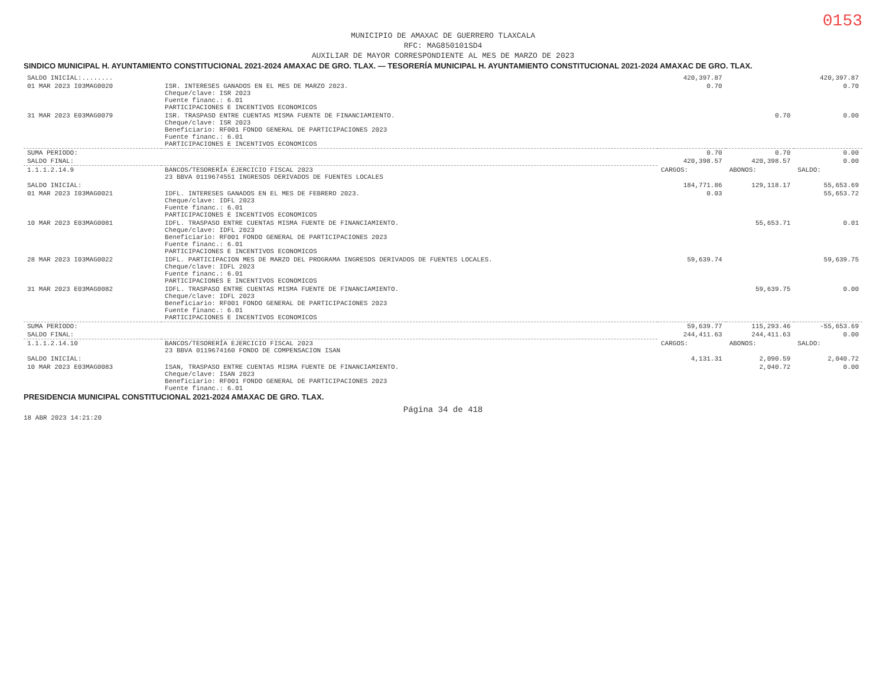0153
MUNICIPIO DE AMAXAC DE GUERRERO TLAXCALA
RFC: MAG850101SD4
AUXILIAR DE MAYOR CORRESPONDIENTE AL MES DE MARZO DE 2023
SINDICO MUNICIPAL H. AYUNTAMIENTO CONSTITUCIONAL 2021-2024 AMAXAC DE GRO. TLAX. — TESORERÍA MUNICIPAL H. AYUNTAMIENTO CONSTITUCIONAL 2021-2024 AMAXAC DE GRO. TLAX.
| SALDO INICIAL:........ | | 420,397.87 | | 420,397.87 |
| 01 MAR 2023 I03MAG0020 | ISR. INTERESES GANADOS EN EL MES DE MARZO 2023. Cheque/clave: ISR 2023 Fuente financ.: 6.01 PARTICIPACIONES E INCENTIVOS ECONOMICOS | 0.70 | | 0.70 |
| 31 MAR 2023 E03MAG0079 | ISR. TRASPASO ENTRE CUENTAS MISMA FUENTE DE FINANCIAMIENTO. Cheque/clave: ISR 2023 Beneficiario: RF001 FONDO GENERAL DE PARTICIPACIONES 2023 Fuente financ.: 6.01 PARTICIPACIONES E INCENTIVOS ECONOMICOS | | 0.70 | 0.00 |
| SUMA PERIODO: | | 0.70 | 0.70 | 0.00 |
| SALDO FINAL: | | 420,398.57 | 420,398.57 | 0.00 |
| 1.1.1.2.14.9 | BANCOS/TESORERÍA EJERCICIO FISCAL 2023 23 BBVA 0119674551 INGRESOS DERIVADOS DE FUENTES LOCALES | CARGOS: | ABONOS: | SALDO: |
| SALDO INICIAL: | | 184,771.86 | 129,118.17 | 55,653.69 |
| 01 MAR 2023 I03MAG0021 | IDFL. INTERESES GANADOS EN EL MES DE FEBRERO 2023. Cheque/clave: IDFL 2023 Fuente financ.: 6.01 PARTICIPACIONES E INCENTIVOS ECONOMICOS | 0.03 | | 55,653.72 |
| 10 MAR 2023 E03MAG0081 | IDFL. TRASPASO ENTRE CUENTAS MISMA FUENTE DE FINANCIAMIENTO. Cheque/clave: IDFL 2023 Beneficiario: RF001 FONDO GENERAL DE PARTICIPACIONES 2023 Fuente financ.: 6.01 PARTICIPACIONES E INCENTIVOS ECONOMICOS | | 55,653.71 | 0.01 |
| 28 MAR 2023 I03MAG0022 | IDFL. PARTICIPACION MES DE MARZO DEL PROGRAMA INGRESOS DERIVADOS DE FUENTES LOCALES. Cheque/clave: IDFL 2023 Fuente financ.: 6.01 PARTICIPACIONES E INCENTIVOS ECONOMICOS | 59,639.74 | | 59,639.75 |
| 31 MAR 2023 E03MAG0082 | IDFL. TRASPASO ENTRE CUENTAS MISMA FUENTE DE FINANCIAMIENTO. Cheque/clave: IDFL 2023 Beneficiario: RF001 FONDO GENERAL DE PARTICIPACIONES 2023 Fuente financ.: 6.01 PARTICIPACIONES E INCENTIVOS ECONOMICOS | | 59,639.75 | 0.00 |
| SUMA PERIODO: | | 59,639.77 | 115,293.46 | -55,653.69 |
| SALDO FINAL: | | 244,411.63 | 244,411.63 | 0.00 |
| 1.1.1.2.14.10 | BANCOS/TESORERÍA EJERCICIO FISCAL 2023 23 BBVA 0119674160 FONDO DE COMPENSACION ISAN | CARGOS: | ABONOS: | SALDO: |
| SALDO INICIAL: | | 4,131.31 | 2,090.59 | 2,040.72 |
| 10 MAR 2023 E03MAG0083 | ISAN, TRASPASO ENTRE CUENTAS MISMA FUENTE DE FINANCIAMIENTO. Cheque/clave: ISAN 2023 Beneficiario: RF001 FONDO GENERAL DE PARTICIPACIONES 2023 Fuente financ.: 6.01 | | 2,040.72 | 0.00 |
PRESIDENCIA MUNICIPAL CONSTITUCIONAL 2021-2024 AMAXAC DE GRO. TLAX.
Página 34 de 418
18 ABR 2023 14:21:20